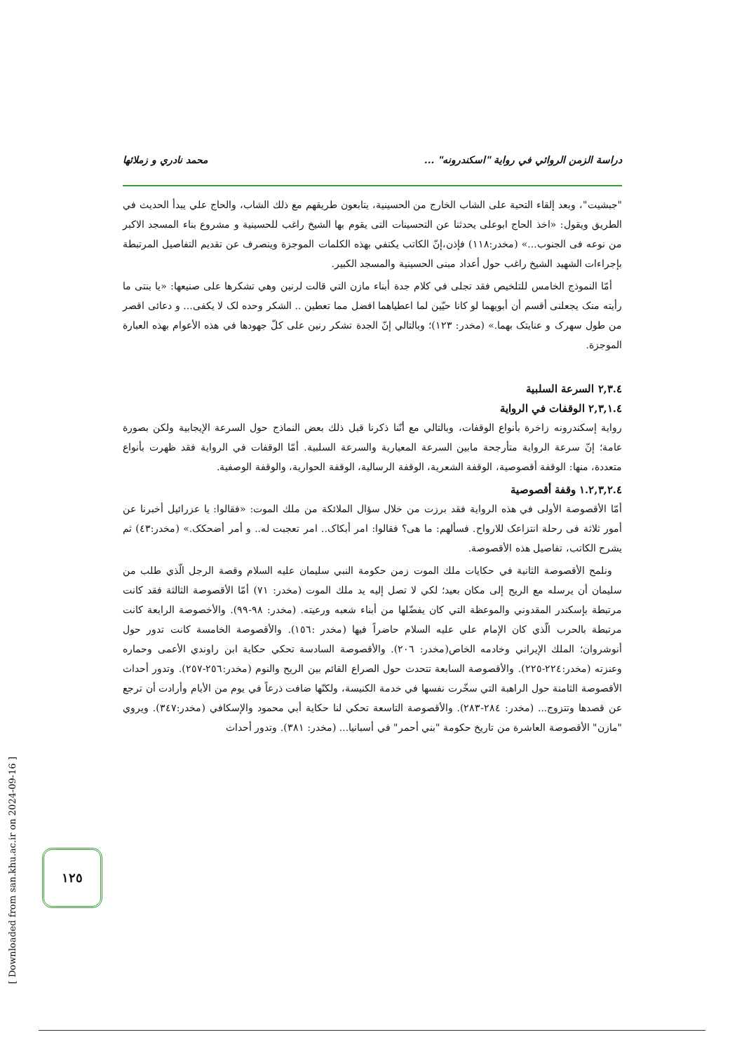دراسة الزمن الروائي في رواية "اسكندرونه" ... محمد نادري و زملائها
"جبشيت"، وبعد إلقاء التحية على الشاب الخارج من الحسينية، يتابعون طريقهم مع ذلك الشاب، والحاج علي يبدأ الحديث في الطريق ويقول: «اخذ الحاج ابوعلى يحدثنا عن التحسينات التى يقوم بها الشيخ راغب للحسينية و مشروع بناء المسجد الاكبر من نوعه فى الجنوب...» (مخدر:١١٨) فإذن،إنّ الكاتب يكتفي بهذه الكلمات الموجزة وينصرف عن تقديم التفاصيل المرتبطة بإجراءات الشهيد الشيخ راغب حول أعداد مبنى الحسينية والمسجد الكبير.
أمّا النموذج الخامس للتلخيص فقد تجلى في كلام جدة أبناء مازن التي قالت لرنين وهي تشكرها على صنيعها: «يا بنتى ما رأيته منک يجعلنى أقسم أن أبويهما لو كانا حيّين لما اعطياهما افضل مما تعطين .. الشكر وحده لک لا يكفى... و دعائى اقصر من طول سهرک و عنايتک بهما.» (مخدر: ١٢٣)؛ وبالتالي إنّ الجدة تشكر رنين على كلّ جهودها في هذه الأعوام بهذه العبارة الموجزة.
٢,٣.٤ السرعة السلبية
٢,٣,١.٤ الوقفات في الرواية
رواية إسكندرونه زاخرة بأنواع الوقفات، وبالتالي مع أنّنا ذكرنا قبل ذلك بعض النماذج حول السرعة الإيجابية ولكن بصورة عامة؛ إنّ سرعة الرواية متأرجحة مابين السرعة المعيارية والسرعة السلبية. أمّا الوقفات في الرواية فقد ظهرت بأنواع متعددة، منها: الوقفة أقصوصية، الوقفة الشعرية، الوقفة الرسالية، الوقفة الحوارية، والوقفة الوصفية.
١.٢,٣,٢.٤ وقفة أقصوصية
أمّا الأقصوصة الأولى في هذه الرواية فقد برزت من خلال سؤال الملائكة من ملك الموت: «فقالوا: يا عزرائيل أخبرنا عن أمور ثلاثة فى رحلة انتزاعک للارواح. فسألهم: ما هى؟ فقالوا: امر أبكاک.. امر تعجبت له.. و أمر أضحكک.» (مخدر:٤٣) ثم يشرح الكاتب، تفاصيل هذه الأقصوصة.
ونلمح الأقصوصة الثانية في حكايات ملك الموت زمن حكومة النبي سليمان عليه السلام وقصة الرجل الّذي طلب من سليمان أن يرسله مع الريح إلى مكان بعيد؛ لكي لا تصل إليه يد ملك الموت (مخدر: ٧١) أمّا الأقصوصة الثالثة فقد كانت مرتبطة بإسكندر المقدوني والموعظة التي كان يفضّلها من أبناء شعبه ورعيته. (مخدر: ٩٨-٩٩). والأخصوصة الرابعة كانت مرتبطة بالحرب الّذي كان الإمام علي عليه السلام حاضراً فيها (مخدر :١٥٦). والأقصوصة الخامسة كانت تدور حول أنوشروان؛ الملك الإيراني وخادمه الخاص(مخدر: ٢٠٦). والأقصوصة السادسة تحكي حكاية ابن راوندي الأعمى وحماره وعنزته (مخدر:٢٢٤-٢٢٥). والأقصوصة السابعة تتحدث حول الصراع القائم بين الريح والنوم (مخدر:٢٥٦-٢٥٧). وتدور أحداث الأقصوصة الثامنة حول الراهبة التي سخّرت نفسها في خدمة الكنيسة، ولكنّها ضافت ذرعاً في يوم من الأيام وأرادت أن ترجع عن قصدها وتتزوج... (مخدر: ٢٨٤-٢٨٣). والأقصوصة التاسعة تحكي لنا حكاية أبي محمود والإسكافي (مخدر:٣٤٧). ويروي "مازن" الأقصوصة العاشرة من تاريخ حكومة "بني أحمر" في أسبانيا... (مخدر: ٣٨١). وتدور أحداث
١٢٥
[ Downloaded from san.khu.ac.ir on 2024-09-16 ]